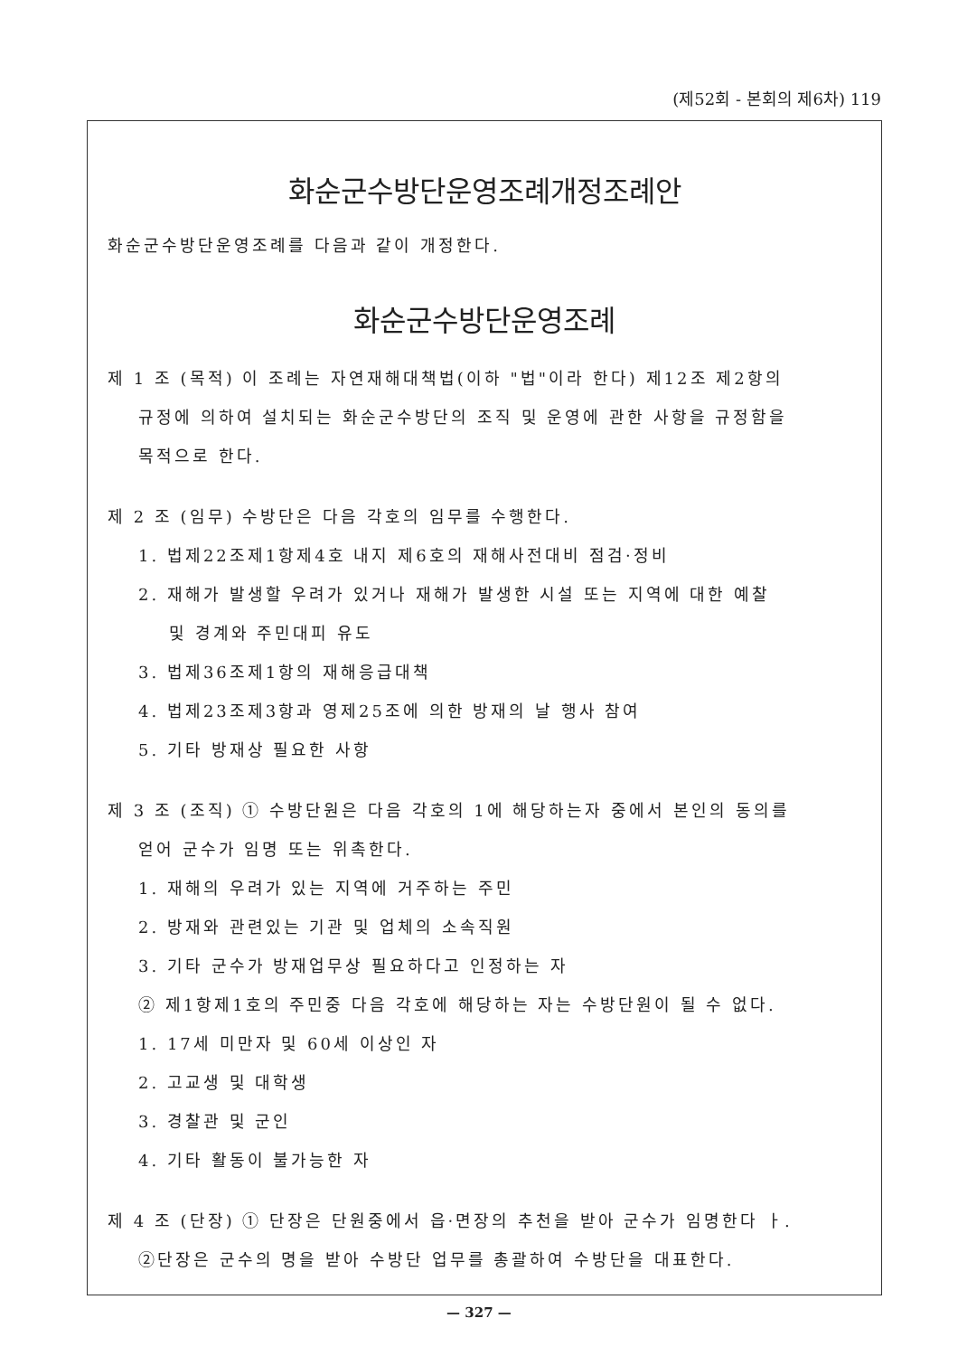(제52회 - 본회의 제6차) 119
화순군수방단운영조례개정조례안
화순군수방단운영조례를 다음과 같이 개정한다.
화순군수방단운영조례
제 1 조 (목적) 이 조례는 자연재해대책법(이하 "법"이라 한다) 제12조 제2항의
규정에 의하여 설치되는 화순군수방단의 조직 및 운영에 관한 사항을 규정함을
목적으로 한다.
제 2 조 (임무) 수방단은 다음 각호의 임무를 수행한다.
1. 법제22조제1항제4호 내지 제6호의 재해사전대비 점검·정비
2. 재해가 발생할 우려가 있거나 재해가 발생한 시설 또는 지역에 대한 예찰
및 경계와 주민대피 유도
3. 법제36조제1항의 재해응급대책
4. 법제23조제3항과 영제25조에 의한 방재의 날 행사 참여
5. 기타 방재상 필요한 사항
제 3 조 (조직) ① 수방단원은 다음 각호의 1에 해당하는자 중에서 본인의 동의를
얻어 군수가 임명 또는 위촉한다.
1. 재해의 우려가 있는 지역에 거주하는 주민
2. 방재와 관련있는 기관 및 업체의 소속직원
3. 기타 군수가 방재업무상 필요하다고 인정하는 자
② 제1항제1호의 주민중 다음 각호에 해당하는 자는 수방단원이 될 수 없다.
1. 17세 미만자 및 60세 이상인 자
2. 고교생 및 대학생
3. 경찰관 및 군인
4. 기타 활동이 불가능한 자
제 4 조 (단장) ① 단장은 단원중에서 읍·면장의 추천을 받아 군수가 임명한다 ㅏ.
②단장은 군수의 명을 받아 수방단 업무를 총괄하여 수방단을 대표한다.
— 327 —